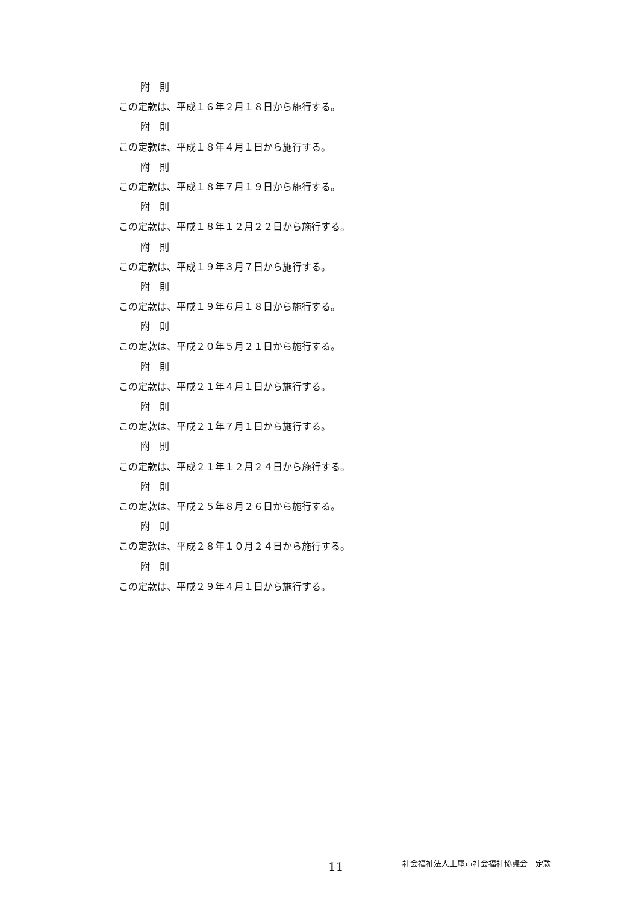附　則
この定款は、平成１６年２月１８日から施行する。
附　則
この定款は、平成１８年４月１日から施行する。
附　則
この定款は、平成１８年７月１９日から施行する。
附　則
この定款は、平成１８年１２月２２日から施行する。
附　則
この定款は、平成１９年３月７日から施行する。
附　則
この定款は、平成１９年６月１８日から施行する。
附　則
この定款は、平成２０年５月２１日から施行する。
附　則
この定款は、平成２１年４月１日から施行する。
附　則
この定款は、平成２１年７月１日から施行する。
附　則
この定款は、平成２１年１２月２４日から施行する。
附　則
この定款は、平成２５年８月２６日から施行する。
附　則
この定款は、平成２８年１０月２４日から施行する。
附　則
この定款は、平成２９年４月１日から施行する。
11 社会福祉法人上尾市社会福祉協議会　定款